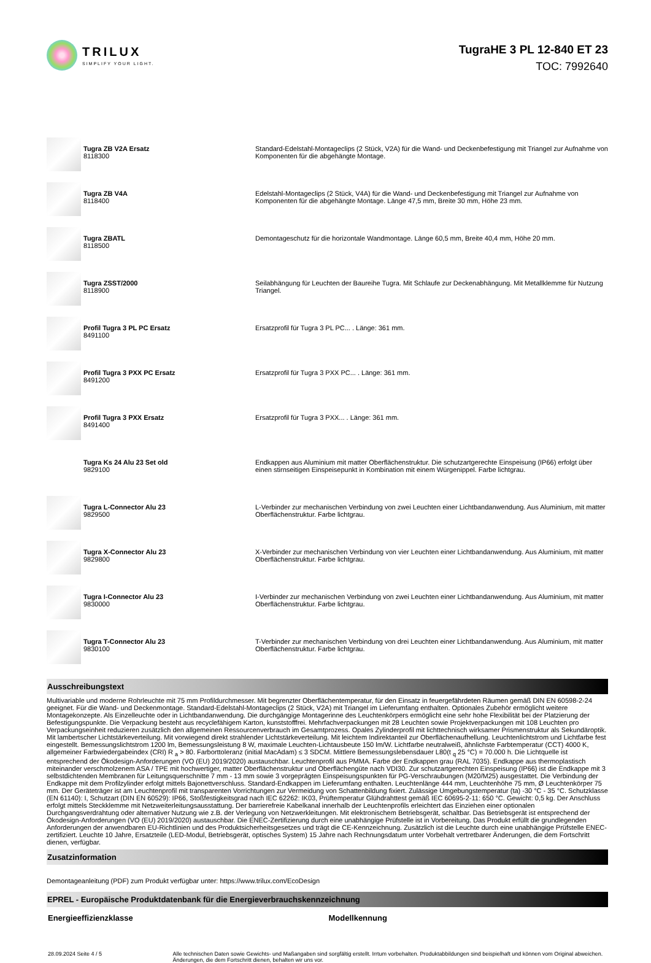TRILUX
SIMPLIFY YOUR LIGHT.
TugraHE 3 PL 12-840 ET 23
TOC: 7992640
| | Tugra ZB V2A Ersatz 8118300 | Standard-Edelstahl-Montageclips (2 Stück, V2A) für die Wand- und Deckenbefestigung mit Triangel zur Aufnahme von Komponenten für die abgehängte Montage. |
| | Tugra ZB V4A 8118400 | Edelstahl-Montageclips (2 Stück, V4A) für die Wand- und Deckenbefestigung mit Triangel zur Aufnahme von Komponenten für die abgehängte Montage. Länge 47,5 mm, Breite 30 mm, Höhe 23 mm. |
| | Tugra ZBATL 8118500 | Demontageschutz für die horizontale Wandmontage. Länge 60,5 mm, Breite 40,4 mm, Höhe 20 mm. |
| | Tugra ZSST/2000 8118900 | Seilabhängung für Leuchten der Baureihe Tugra. Mit Schlaufe zur Deckenabhängung. Mit Metallklemme für Nutzung Triangel. |
| | Profil Tugra 3 PL PC Ersatz 8491100 | Ersatzprofil für Tugra 3 PL PC... . Länge: 361 mm. |
| | Profil Tugra 3 PXX PC Ersatz 8491200 | Ersatzprofil für Tugra 3 PXX PC... . Länge: 361 mm. |
| | Profil Tugra 3 PXX Ersatz 8491400 | Ersatzprofil für Tugra 3 PXX... . Länge: 361 mm. |
| | Tugra Ks 24 Alu 23 Set old 9829100 | Endkappen aus Aluminium mit matter Oberflächenstruktur. Die schutzartgerechte Einspeisung (IP66) erfolgt über einen stirnseitigen Einspeisepunkt in Kombination mit einem Würgenippel. Farbe lichtgrau. |
| | Tugra L-Connector Alu 23 9829500 | L-Verbinder zur mechanischen Verbindung von zwei Leuchten einer Lichtbandanwendung. Aus Aluminium, mit matter Oberflächenstruktur. Farbe lichtgrau. |
| | Tugra X-Connector Alu 23 9829800 | X-Verbinder zur mechanischen Verbindung von vier Leuchten einer Lichtbandanwendung. Aus Aluminium, mit matter Oberflächenstruktur. Farbe lichtgrau. |
| | Tugra I-Connector Alu 23 9830000 | I-Verbinder zur mechanischen Verbindung von zwei Leuchten einer Lichtbandanwendung. Aus Aluminium, mit matter Oberflächenstruktur. Farbe lichtgrau. |
| | Tugra T-Connector Alu 23 9830100 | T-Verbinder zur mechanischen Verbindung von drei Leuchten einer Lichtbandanwendung. Aus Aluminium, mit matter Oberflächenstruktur. Farbe lichtgrau. |
Ausschreibungstext
Multivariable und moderne Rohrleuchte mit 75 mm Profildurchmesser. Mit begrenzter Oberflächentemperatur, für den Einsatz in feuergefährdeten Räumen gemäß DIN EN 60598-2-24 geeignet. Für die Wand- und Deckenmontage. Standard-Edelstahl-Montageclips (2 Stück, V2A) mit Triangel im Lieferumfang enthalten. Optionales Zubehör ermöglicht weitere Montagekonzepte. Als Einzelleuchte oder in Lichtbandanwendung. Die durchgängige Montagerinne des Leuchtenkörpers ermöglicht eine sehr hohe Flexibilität bei der Platzierung der Befestigungspunkte. Die Verpackung besteht aus recyclefähigem Karton, kunststofffrei. Mehrfachverpackungen mit 28 Leuchten sowie Projektverpackungen mit 108 Leuchten pro Verpackungseinheit reduzieren zusätzlich den allgemeinen Ressourcenverbrauch im Gesamtprozess. Opales Zylinderprofil mit lichttechnisch wirksamer Prismenstruktur als Sekundäroptik. Mit lambertscher Lichtstärkeverteilung. Mit vorwiegend direkt strahlender Lichtstärkeverteilung. Mit leichtem Indirektanteil zur Oberflächenaufhellung. Leuchtenlichtstrom und Lichtfarbe fest eingestellt. Bemessungslichtstrom 1200 lm, Bemessungsleistung 8 W, maximale Leuchten-Lichtausbeute 150 lm/W. Lichtfarbe neutralweiß, ähnlichste Farbtemperatur (CCT) 4000 K, allgemeiner Farbwiedergabeindex (CRI) R <sub>a</sub> > 80. Farborttoleranz (initial MacAdam) ≤ 3 SDCM. Mittlere Bemessungslebensdauer L80(t <sub>q</sub> 25 °C) = 70.000 h. Die Lichtquelle ist entsprechend der Ökodesign-Anforderungen (VO (EU) 2019/2020) austauschbar. Leuchtenprofil aus PMMA. Farbe der Endkappen grau (RAL 7035). Endkappe aus thermoplastisch miteinander verschmolzenem ASA / TPE mit hochwertiger, matter Oberflächenstruktur und Oberflächengüte nach VDI30. Zur schutzartgerechten Einspeisung (IP66) ist die Endkappe mit 3 selbstdichtenden Membranen für Leitungsquerschnitte 7 mm - 13 mm sowie 3 vorgeprägten Einspeisungspunkten für PG-Verschraubungen (M20/M25) ausgestattet. Die Verbindung der Endkappe mit dem Profilzylinder erfolgt mittels Bajonettverschluss. Standard-Endkappen im Lieferumfang enthalten. Leuchtenlänge 444 mm, Leuchtenhöhe 75 mm, Ø Leuchtenkörper 75 mm. Der Geräteträger ist am Leuchtenprofil mit transparenten Vorrichtungen zur Vermeidung von Schattenbildung fixiert. Zulässige Umgebungstemperatur (ta) -30 °C - 35 °C. Schutzklasse (EN 61140): I, Schutzart (DIN EN 60529): IP66, Stoßfestigkeitsgrad nach IEC 62262: IK03, Prüftemperatur Glühdrahttest gemäß IEC 60695-2-11: 650 °C. Gewicht: 0,5 kg. Der Anschluss erfolgt mittels Steckklemme mit Netzweiterleitungsausstattung. Der barrierefreie Kabelkanal innerhalb der Leuchtenprofils erleichtert das Einziehen einer optionalen Durchgangsverdrahtung oder alternativer Nutzung wie z.B. der Verlegung von Netzwerkleitungen. Mit elektronischem Betriebsgerät, schaltbar. Das Betriebsgerät ist entsprechend der Ökodesign-Anforderungen (VO (EU) 2019/2020) austauschbar. Die ENEC-Zertifizierung durch eine unabhängige Prüfstelle ist in Vorbereitung. Das Produkt erfüllt die grundlegenden Anforderungen der anwendbaren EU-Richtlinien und des Produktsicherheitsgesetzes und trägt die CE-Kennzeichnung. Zusätzlich ist die Leuchte durch eine unabhängige Prüfstelle ENEC-zertifiziert. Leuchte 10 Jahre, Ersatzteile (LED-Modul, Betriebsgerät, optisches System) 15 Jahre nach Rechnungsdatum unter Vorbehalt vertretbarer Änderungen, die dem Fortschritt dienen, verfügbar.
Zusatzinformation
Demontageanleitung (PDF) zum Produkt verfügbar unter: https://www.trilux.com/EcoDesign
EPREL - Europäische Produktdatenbank für die Energieverbrauchskennzeichnung
Energieeffizienzklasse Modellkennung
28.09.2024 Seite 4 / 5 Alle technischen Daten sowie Gewichts- und Maßangaben sind sorgfältig erstellt. Irrtum vorbehalten. Produktabbildungen sind beispielhaft und können vom Original abweichen. Änderungen, die dem Fortschritt dienen, behalten wir uns vor.